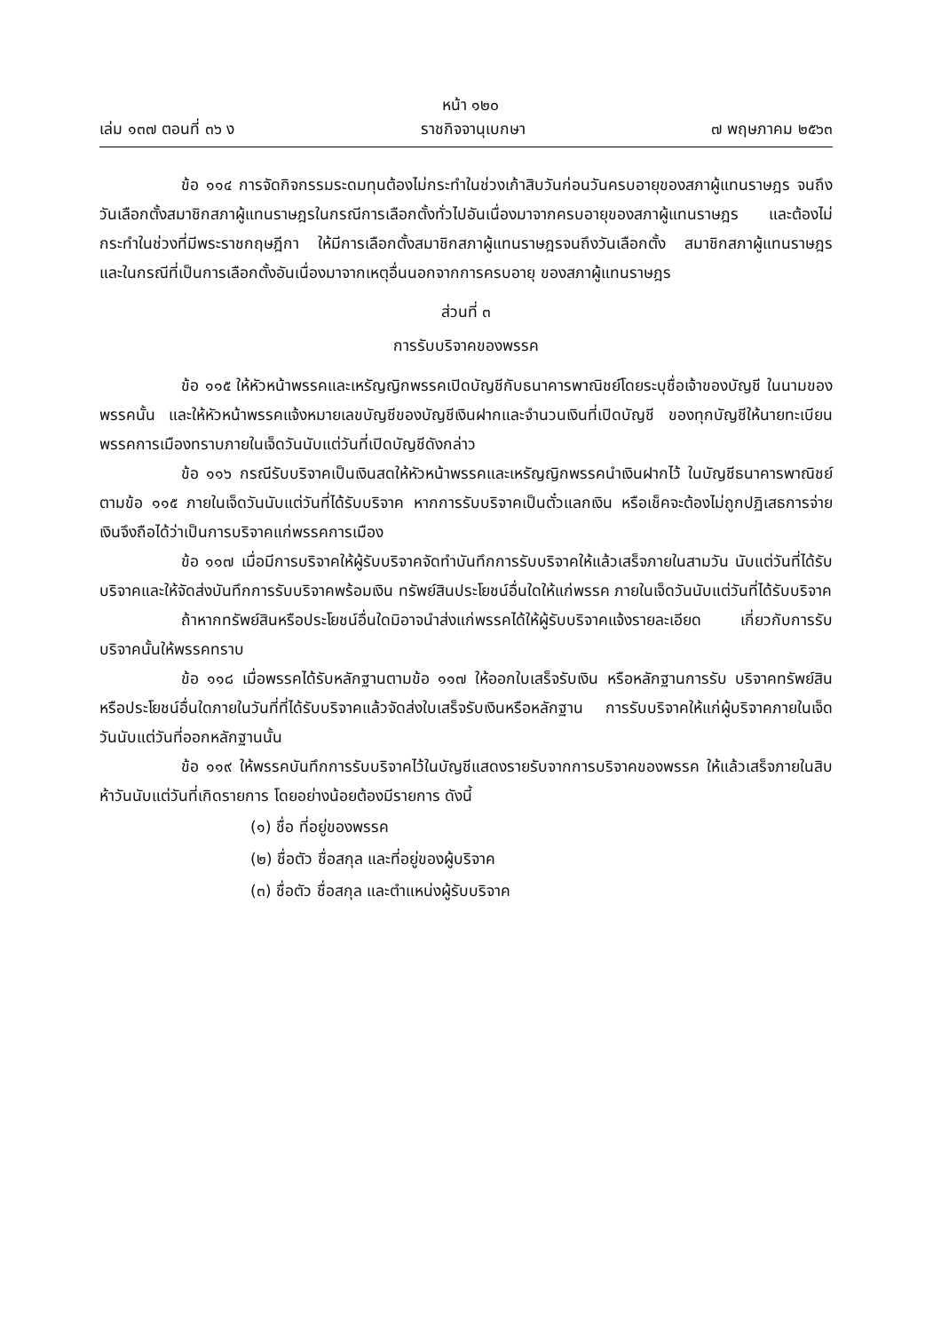หน้า ๑๒๐
เล่ม ๑๓๗ ตอนที่ ๓๖ ง ราชกิจจานุเบกษา ๗ พฤษภาคม ๒๕๖๓
ข้อ ๑๑๔ การจัดกิจกรรมระดมทุนต้องไม่กระทำในช่วงเก้าสิบวันก่อนวันครบอายุของสภาผู้แทนราษฎร จนถึงวันเลือกตั้งสมาชิกสภาผู้แทนราษฎรในกรณีการเลือกตั้งทั่วไปอันเนื่องมาจากครบอายุของสภาผู้แทนราษฎร และต้องไม่กระทำในช่วงที่มีพระราชกฤษฎีกา ให้มีการเลือกตั้งสมาชิกสภาผู้แทนราษฎรจนถึงวันเลือกตั้ง สมาชิกสภาผู้แทนราษฎร และในกรณีที่เป็นการเลือกตั้งอันเนื่องมาจากเหตุอื่นนอกจากการครบอายุ ของสภาผู้แทนราษฎร
ส่วนที่ ๓
การรับบริจาคของพรรค
ข้อ ๑๑๕ ให้หัวหน้าพรรคและเหรัญญิกพรรคเปิดบัญชีกับธนาคารพาณิชย์โดยระบุชื่อเจ้าของบัญชี ในนามของพรรคนั้น และให้หัวหน้าพรรคแจ้งหมายเลขบัญชีของบัญชีเงินฝากและจำนวนเงินที่เปิดบัญชี ของทุกบัญชีให้นายทะเบียนพรรคการเมืองทราบภายในเจ็ดวันนับแต่วันที่เปิดบัญชีดังกล่าว
ข้อ ๑๑๖ กรณีรับบริจาคเป็นเงินสดให้หัวหน้าพรรคและเหรัญญิกพรรคนำเงินฝากไว้ ในบัญชีธนาคารพาณิชย์ตามข้อ ๑๑๕ ภายในเจ็ดวันนับแต่วันที่ได้รับบริจาค หากการรับบริจาคเป็นตั๋วแลกเงิน หรือเช็คจะต้องไม่ถูกปฏิเสธการจ่ายเงินจึงถือได้ว่าเป็นการบริจาคแก่พรรคการเมือง
ข้อ ๑๑๗ เมื่อมีการบริจาคให้ผู้รับบริจาคจัดทำบันทึกการรับบริจาคให้แล้วเสร็จภายในสามวัน นับแต่วันที่ได้รับบริจาคและให้จัดส่งบันทึกการรับบริจาคพร้อมเงิน ทรัพย์สินประโยชน์อื่นใดให้แก่พรรค ภายในเจ็ดวันนับแต่วันที่ได้รับบริจาค
ถ้าหากทรัพย์สินหรือประโยชน์อื่นใดมิอาจนำส่งแก่พรรคได้ให้ผู้รับบริจาคแจ้งรายละเอียด เกี่ยวกับการรับบริจาคนั้นให้พรรคทราบ
ข้อ ๑๑๘ เมื่อพรรคได้รับหลักฐานตามข้อ ๑๑๗ ให้ออกใบเสร็จรับเงิน หรือหลักฐานการรับ บริจาคทรัพย์สินหรือประโยชน์อื่นใดภายในวันที่ที่ได้รับบริจาคแล้วจัดส่งใบเสร็จรับเงินหรือหลักฐาน การรับบริจาคให้แก่ผู้บริจาคภายในเจ็ดวันนับแต่วันที่ออกหลักฐานนั้น
ข้อ ๑๑๙ ให้พรรคบันทึกการรับบริจาคไว้ในบัญชีแสดงรายรับจากการบริจาคของพรรค ให้แล้วเสร็จภายในสิบห้าวันนับแต่วันที่เกิดรายการ โดยอย่างน้อยต้องมีรายการ ดังนี้
(๑) ชื่อ ที่อยู่ของพรรค
(๒) ชื่อตัว ชื่อสกุล และที่อยู่ของผู้บริจาค
(๓) ชื่อตัว ชื่อสกุล และตำแหน่งผู้รับบริจาค